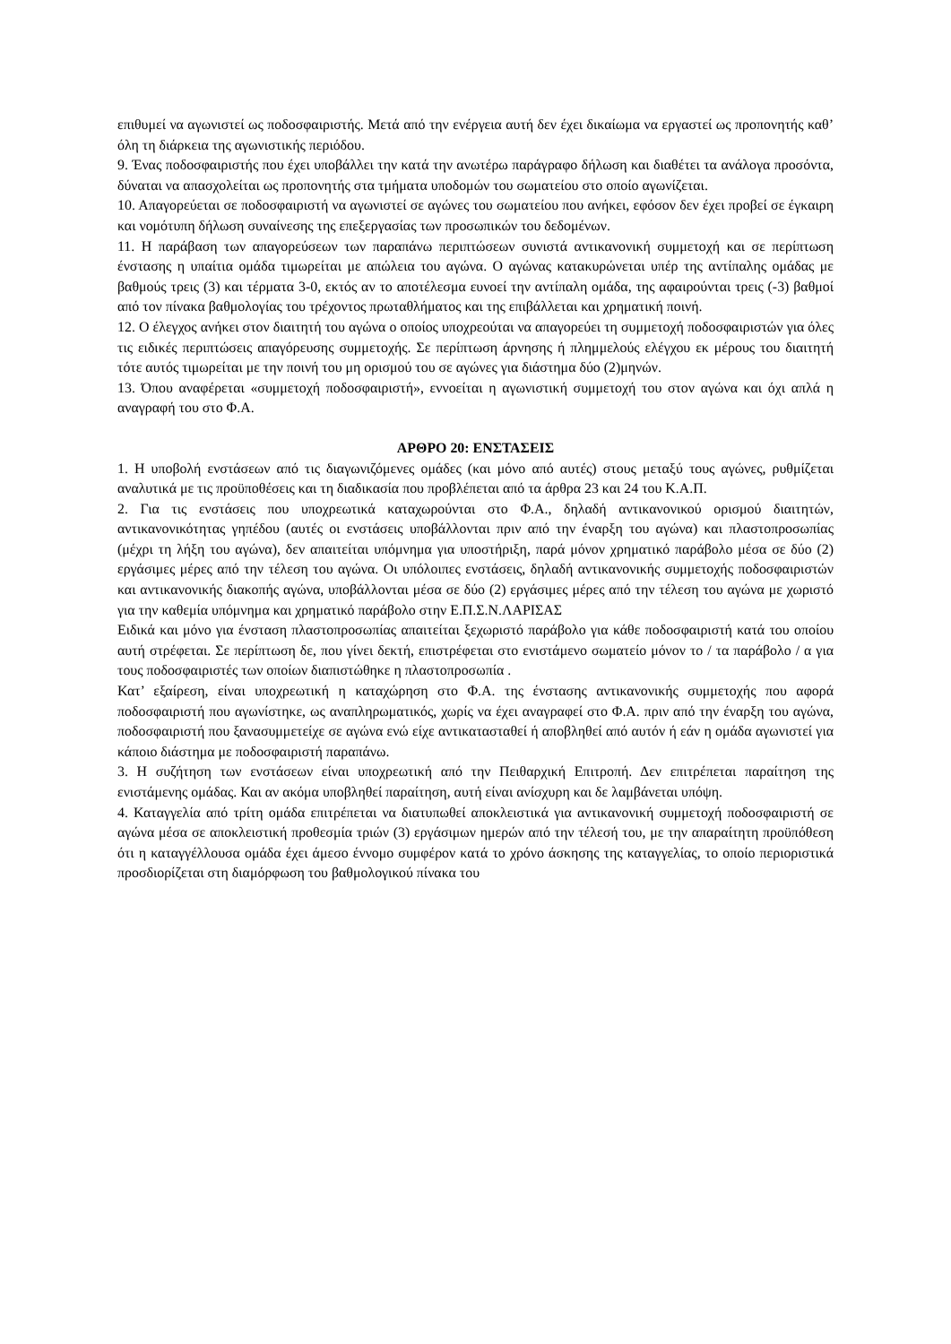επιθυμεί να αγωνιστεί ως ποδοσφαιριστής. Μετά από την ενέργεια αυτή δεν έχει δικαίωμα να εργαστεί ως προπονητής καθ’ όλη τη διάρκεια της αγωνιστικής περιόδου.
9. Ένας ποδοσφαιριστής που έχει υποβάλλει την κατά την ανωτέρω παράγραφο δήλωση και διαθέτει τα ανάλογα προσόντα, δύναται να απασχολείται ως προπονητής στα τμήματα υποδομών του σωματείου στο οποίο αγωνίζεται.
10. Απαγορεύεται σε ποδοσφαιριστή να αγωνιστεί σε αγώνες του σωματείου που ανήκει, εφόσον δεν έχει προβεί σε έγκαιρη και νομότυπη δήλωση συναίνεσης της επεξεργασίας των προσωπικών του δεδομένων.
11. Η παράβαση των απαγορεύσεων των παραπάνω περιπτώσεων συνιστά αντικανονική συμμετοχή και σε περίπτωση ένστασης η υπαίτια ομάδα τιμωρείται με απώλεια του αγώνα. Ο αγώνας κατακυρώνεται υπέρ της αντίπαλης ομάδας με βαθμούς τρεις (3) και τέρματα 3-0, εκτός αν το αποτέλεσμα ευνοεί την αντίπαλη ομάδα, της αφαιρούνται τρεις (-3) βαθμοί από τον πίνακα βαθμολογίας του τρέχοντος πρωταθλήματος και της επιβάλλεται και χρηματική ποινή.
12. Ο έλεγχος ανήκει στον διαιτητή του αγώνα ο οποίος υποχρεούται να απαγορεύει τη συμμετοχή ποδοσφαιριστών για όλες τις ειδικές περιπτώσεις απαγόρευσης συμμετοχής. Σε περίπτωση άρνησης ή πλημμελούς ελέγχου εκ μέρους του διαιτητή τότε αυτός τιμωρείται με την ποινή του μη ορισμού του σε αγώνες για διάστημα δύο (2)μηνών.
13. Όπου αναφέρεται «συμμετοχή ποδοσφαιριστή», εννοείται η αγωνιστική συμμετοχή του στον αγώνα και όχι απλά η αναγραφή του στο Φ.Α.
ΑΡΘΡΟ 20: ΕΝΣΤΑΣΕΙΣ
1. Η υποβολή ενστάσεων από τις διαγωνιζόμενες ομάδες (και μόνο από αυτές) στους μεταξύ τους αγώνες, ρυθμίζεται αναλυτικά με τις προϋποθέσεις και τη διαδικασία που προβλέπεται από τα άρθρα 23 και 24 του Κ.Α.Π.
2. Για τις ενστάσεις που υποχρεωτικά καταχωρούνται στο Φ.Α., δηλαδή αντικανονικού ορισμού διαιτητών, αντικανονικότητας γηπέδου (αυτές οι ενστάσεις υποβάλλονται πριν από την έναρξη του αγώνα) και πλαστοπροσωπίας (μέχρι τη λήξη του αγώνα), δεν απαιτείται υπόμνημα για υποστήριξη, παρά μόνον χρηματικό παράβολο μέσα σε δύο (2) εργάσιμες μέρες από την τέλεση του αγώνα. Οι υπόλοιπες ενστάσεις, δηλαδή αντικανονικής συμμετοχής ποδοσφαιριστών και αντικανονικής διακοπής αγώνα, υποβάλλονται μέσα σε δύο (2) εργάσιμες μέρες από την τέλεση του αγώνα με χωριστό για την καθεμία υπόμνημα και χρηματικό παράβολο στην Ε.Π.Σ.Ν.ΛΑΡΙΣΑΣ
Ειδικά και μόνο για ένσταση πλαστοπροσωπίας απαιτείται ξεχωριστό παράβολο για κάθε ποδοσφαιριστή κατά του οποίου αυτή στρέφεται. Σε περίπτωση δε, που γίνει δεκτή, επιστρέφεται στο ενιστάμενο σωματείο μόνον το / τα παράβολο / α για τους ποδοσφαιριστές των οποίων διαπιστώθηκε η πλαστοπροσωπία .
Κατ’ εξαίρεση, είναι υποχρεωτική η καταχώρηση στο Φ.Α. της ένστασης αντικανονικής συμμετοχής που αφορά ποδοσφαιριστή που αγωνίστηκε, ως αναπληρωματικός, χωρίς να έχει αναγραφεί στο Φ.Α. πριν από την έναρξη του αγώνα, ποδοσφαιριστή που ξανασυμμετείχε σε αγώνα ενώ είχε αντικατασταθεί ή αποβληθεί από αυτόν ή εάν η ομάδα αγωνιστεί για κάποιο διάστημα με ποδοσφαιριστή παραπάνω.
3. Η συζήτηση των ενστάσεων είναι υποχρεωτική από την Πειθαρχική Επιτροπή. Δεν επιτρέπεται παραίτηση της ενιστάμενης ομάδας. Και αν ακόμα υποβληθεί παραίτηση, αυτή είναι ανίσχυρη και δε λαμβάνεται υπόψη.
4. Καταγγελία από τρίτη ομάδα επιτρέπεται να διατυπωθεί αποκλειστικά για αντικανονική συμμετοχή ποδοσφαιριστή σε αγώνα μέσα σε αποκλειστική προθεσμία τριών (3) εργάσιμων ημερών από την τέλεσή του, με την απαραίτητη προϋπόθεση ότι η καταγγέλλουσα ομάδα έχει άμεσο έννομο συμφέρον κατά το χρόνο άσκησης της καταγγελίας, το οποίο περιοριστικά προσδιορίζεται στη διαμόρφωση του βαθμολογικού πίνακα του